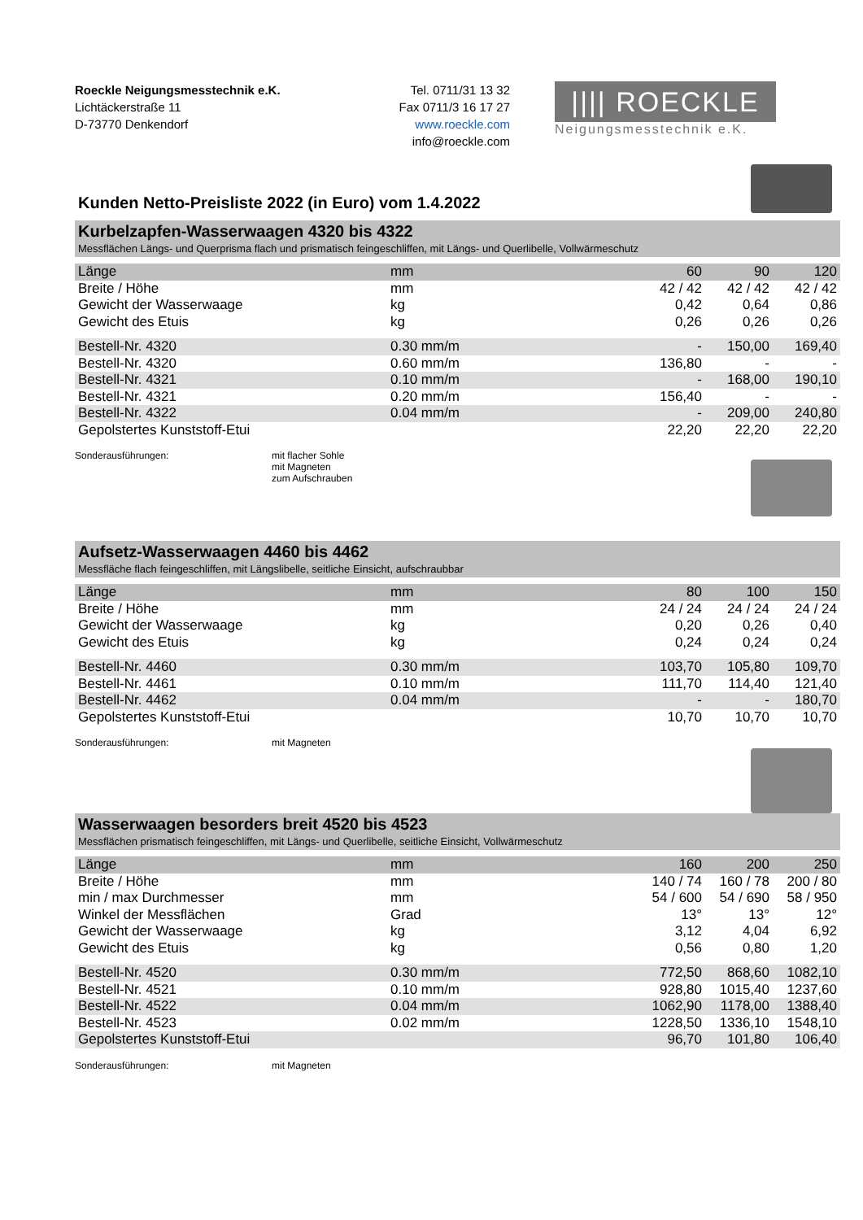Roeckle Neigungsmesstechnik e.K.
Lichtäckerstraße 11
D-73770 Denkendorf
Tel. 0711/31 13 32
Fax 0711/3 16 17 27
www.roeckle.com
info@roeckle.com
|||| ROECKLE ||||
Neigungsmesstechnik e.K.
Kunden Netto-Preisliste 2022 (in Euro) vom 1.4.2022
Kurbelzapfen-Wasserwaagen 4320 bis 4322
Messflächen Längs- und Querprisma flach und prismatisch feingeschliffen, mit Längs- und Querlibelle, Vollwärmeschutz
| Länge | mm | 60 | 90 | 120 |
| Breite / Höhe | mm | 42 / 42 | 42 / 42 | 42 / 42 |
| Gewicht der Wasserwaage | kg | 0,42 | 0,64 | 0,86 |
| Gewicht des Etuis | kg | 0,26 | 0,26 | 0,26 |
| Bestell-Nr. 4320 | 0.30 mm/m | - | 150,00 | 169,40 |
| Bestell-Nr. 4320 | 0.60 mm/m | 136,80 | - | - |
| Bestell-Nr. 4321 | 0.10 mm/m | - | 168,00 | 190,10 |
| Bestell-Nr. 4321 | 0.20 mm/m | 156,40 | - | - |
| Bestell-Nr. 4322 | 0.04 mm/m | - | 209,00 | 240,80 |
| Gepolstertes Kunststoff-Etui | | 22,20 | 22,20 | 22,20 |
Sonderausführungen: mit flacher Sohle
mit Magneten
zum Aufschrauben
Aufsetz-Wasserwaagen 4460 bis 4462
Messfläche flach feingeschliffen, mit Längslibelle, seitliche Einsicht, aufschraubbar
| Länge | mm | 80 | 100 | 150 |
| Breite / Höhe | mm | 24 / 24 | 24 / 24 | 24 / 24 |
| Gewicht der Wasserwaage | kg | 0,20 | 0,26 | 0,40 |
| Gewicht des Etuis | kg | 0,24 | 0,24 | 0,24 |
| Bestell-Nr. 4460 | 0.30 mm/m | 103,70 | 105,80 | 109,70 |
| Bestell-Nr. 4461 | 0.10 mm/m | 111,70 | 114,40 | 121,40 |
| Bestell-Nr. 4462 | 0.04 mm/m | - | - | 180,70 |
| Gepolstertes Kunststoff-Etui | | 10,70 | 10,70 | 10,70 |
Sonderausführungen: mit Magneten
Wasserwaagen besorders breit 4520 bis 4523
Messflächen prismatisch feingeschliffen, mit Längs- und Querlibelle, seitliche Einsicht, Vollwärmeschutz
| Länge | mm | 160 | 200 | 250 |
| Breite / Höhe | mm | 140 / 74 | 160 / 78 | 200 / 80 |
| min / max Durchmesser | mm | 54 / 600 | 54 / 690 | 58 / 950 |
| Winkel der Messflächen | Grad | 13° | 13° | 12° |
| Gewicht der Wasserwaage | kg | 3,12 | 4,04 | 6,92 |
| Gewicht des Etuis | kg | 0,56 | 0,80 | 1,20 |
| Bestell-Nr. 4520 | 0.30 mm/m | 772,50 | 868,60 | 1082,10 |
| Bestell-Nr. 4521 | 0.10 mm/m | 928,80 | 1015,40 | 1237,60 |
| Bestell-Nr. 4522 | 0.04 mm/m | 1062,90 | 1178,00 | 1388,40 |
| Bestell-Nr. 4523 | 0.02 mm/m | 1228,50 | 1336,10 | 1548,10 |
| Gepolstertes Kunststoff-Etui | | 96,70 | 101,80 | 106,40 |
Sonderausführungen: mit Magneten